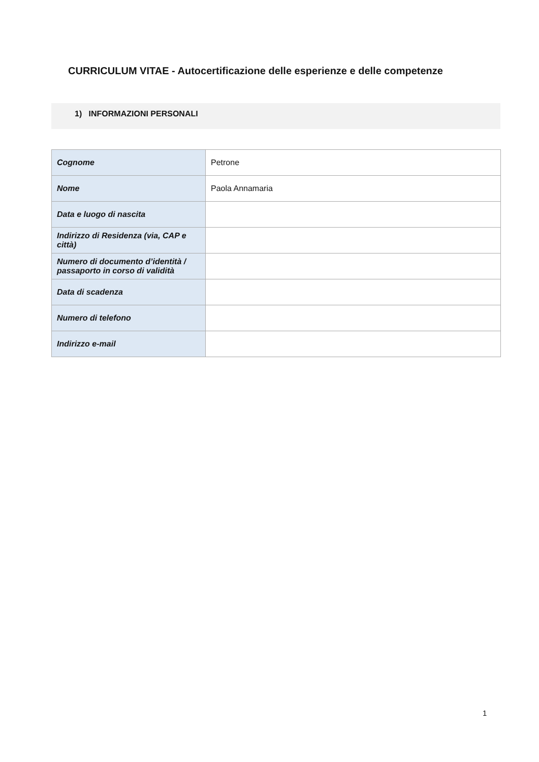CURRICULUM VITAE - Autocertificazione delle esperienze e delle competenze
1) INFORMAZIONI PERSONALI
| Cognome | Petrone |
| Nome | Paola Annamaria |
| Data e luogo di nascita | |
| Indirizzo di Residenza (via, CAP e città) | |
| Numero di documento d’identità / passaporto in corso di validità | |
| Data di scadenza | |
| Numero di telefono | |
| Indirizzo e-mail | |
1